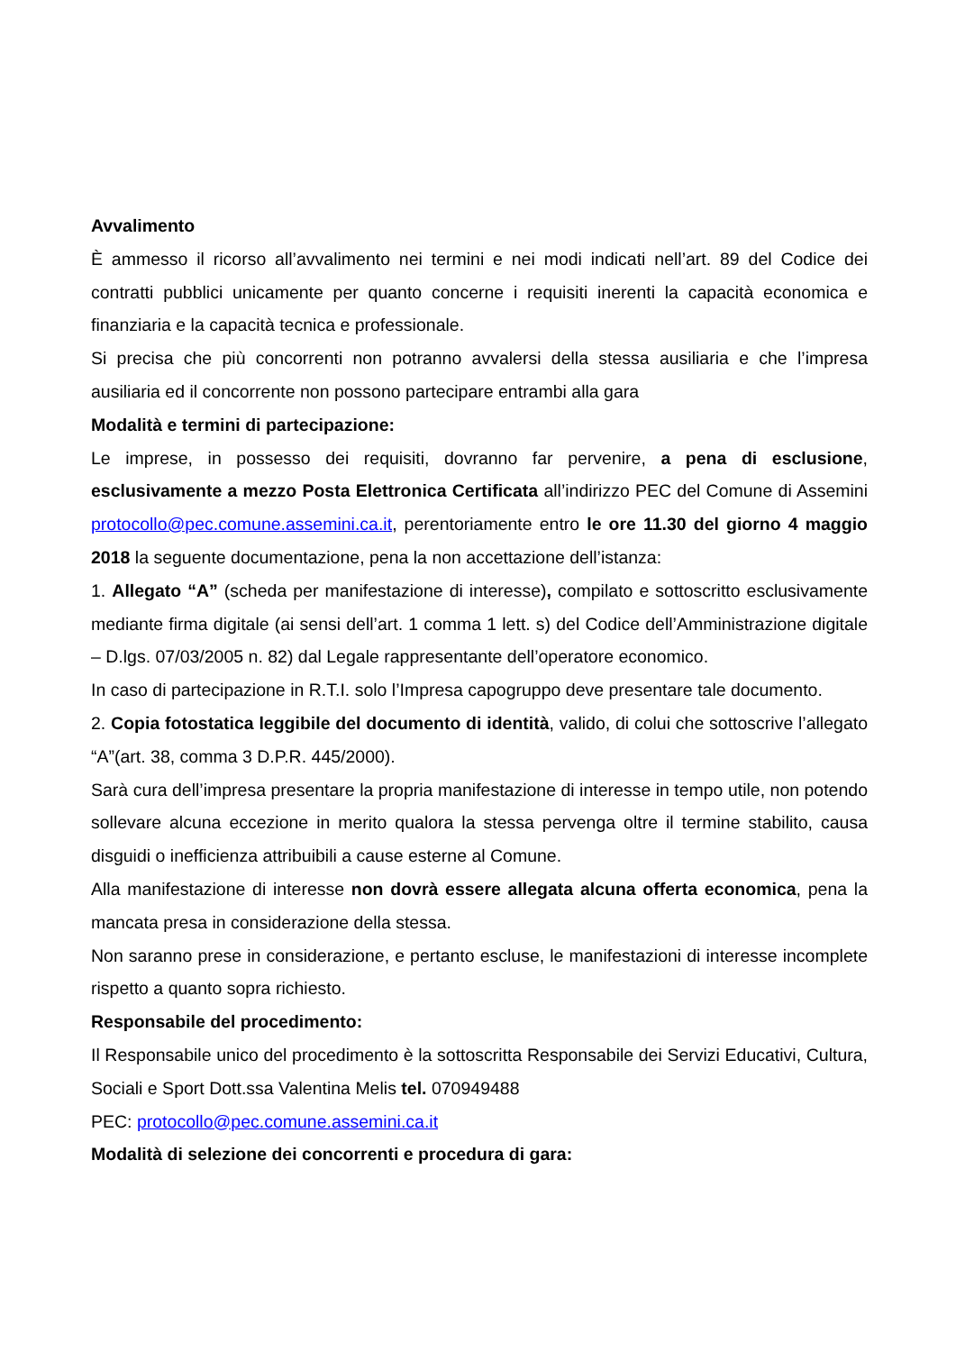Avvalimento
È ammesso il ricorso all’avvalimento nei termini e nei modi indicati nell’art. 89 del Codice dei contratti pubblici unicamente per quanto concerne i requisiti inerenti la capacità economica e finanziaria e la capacità tecnica e professionale.
Si precisa che più concorrenti non potranno avvalersi della stessa ausiliaria e che l’impresa ausiliaria ed il concorrente non possono partecipare entrambi alla gara
Modalità e termini di partecipazione:
Le imprese, in possesso dei requisiti, dovranno far pervenire, a pena di esclusione, esclusivamente a mezzo Posta Elettronica Certificata all’indirizzo PEC del Comune di Assemini protocollo@pec.comune.assemini.ca.it, perentoriamente entro le ore 11.30 del giorno 4 maggio 2018 la seguente documentazione, pena la non accettazione dell’istanza:
1. Allegato “A” (scheda per manifestazione di interesse), compilato e sottoscritto esclusivamente mediante firma digitale (ai sensi dell’art. 1 comma 1 lett. s) del Codice dell’Amministrazione digitale – D.lgs. 07/03/2005 n. 82) dal Legale rappresentante dell’operatore economico.
In caso di partecipazione in R.T.I. solo l’Impresa capogruppo deve presentare tale documento.
2. Copia fotostatica leggibile del documento di identità, valido, di colui che sottoscrive l’allegato “A”(art. 38, comma 3 D.P.R. 445/2000).
Sarà cura dell’impresa presentare la propria manifestazione di interesse in tempo utile, non potendo sollevare alcuna eccezione in merito qualora la stessa pervenga oltre il termine stabilito, causa disguidi o inefficienza attribuibili a cause esterne al Comune.
Alla manifestazione di interesse non dovrà essere allegata alcuna offerta economica, pena la mancata presa in considerazione della stessa.
Non saranno prese in considerazione, e pertanto escluse, le manifestazioni di interesse incomplete rispetto a quanto sopra richiesto.
Responsabile del procedimento:
Il Responsabile unico del procedimento è la sottoscritta Responsabile dei Servizi Educativi, Cultura, Sociali e Sport Dott.ssa Valentina Melis tel. 070949488
PEC: protocollo@pec.comune.assemini.ca.it
Modalità di selezione dei concorrenti e procedura di gara: